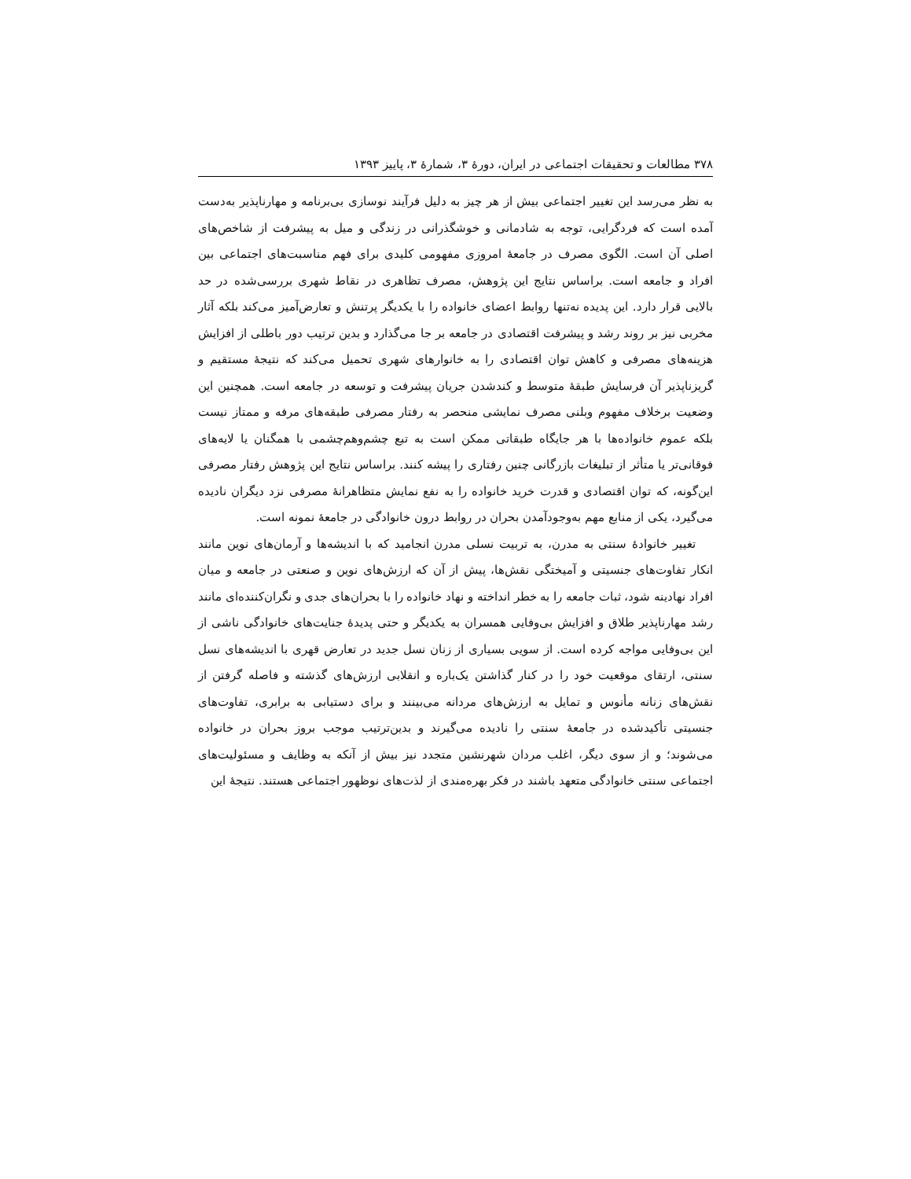۳۷۸ مطالعات و تحقیقات اجتماعی در ایران، دورهٔ ۳، شمارهٔ ۳، پاییز ۱۳۹۳
به نظر می‌رسد این تغییر اجتماعی بیش از هر چیز به دلیل فرآیند نوسازی بی‌برنامه و مهارناپذیر به‌دست آمده است که فردگرایی، توجه به شادمانی و خوشگذرانی در زندگی و میل به پیشرفت از شاخص‌های اصلی آن است. الگوی مصرف در جامعهٔ امروزی مفهومی کلیدی برای فهم مناسبت‌های اجتماعی بین افراد و جامعه است. براساس نتایج این پژوهش، مصرف تظاهری در نقاط شهری بررسی‌شده در حد بالایی قرار دارد. این پدیده نه‌تنها روابط اعضای خانواده را با یکدیگر پرتنش و تعارض‌آمیز می‌کند بلکه آثار مخربی نیز بر روند رشد و پیشرفت اقتصادی در جامعه بر جا می‌گذارد و بدین ترتیب دور باطلی از افزایش هزینه‌های مصرفی و کاهش توان اقتصادی را به خانوارهای شهری تحمیل می‌کند که نتیجهٔ مستقیم و گریزناپذیر آن فرسایش طبقهٔ متوسط و کندشدن جریان پیشرفت و توسعه در جامعه است. همچنین این وضعیت برخلاف مفهوم وبلنی مصرف نمایشی منحصر به رفتار مصرفی طبقه‌های مرفه و ممتاز نیست بلکه عموم خانواده‌ها با هر جایگاه طبقاتی ممکن است به تبع چشم‌وهم‌چشمی با همگنان یا لایه‌های فوقانی‌تر یا متأثر از تبلیغات بازرگانی چنین رفتاری را پیشه کنند. براساس نتایج این پژوهش رفتار مصرفی این‌گونه، که توان اقتصادی و قدرت خرید خانواده را به نفع نمایش متظاهرانهٔ مصرفی نزد دیگران نادیده می‌گیرد، یکی از منابع مهم به‌وجودآمدن بحران در روابط درون خانوادگی در جامعهٔ نمونه است.
تغییر خانوادهٔ سنتی به مدرن، به تربیت نسلی مدرن انجامید که با اندیشه‌ها و آرمان‌های نوین مانند انکار تفاوت‌های جنسیتی و آمیختگی نقش‌ها، پیش از آن که ارزش‌های نوین و صنعتی در جامعه و میان افراد نهادینه شود، ثبات جامعه را به خطر انداخته و نهاد خانواده را با بحران‌های جدی و نگران‌کننده‌ای مانند رشد مهارناپذیر طلاق و افزایش بی‌وفایی همسران به یکدیگر و حتی پدیدهٔ جنایت‌های خانوادگی ناشی از این بی‌وفایی مواجه کرده است. از سویی بسیاری از زنان نسل جدید در تعارض قهری با اندیشه‌های نسل سنتی، ارتقای موقعیت خود را در کنار گذاشتن یک‌باره و انقلابی ارزش‌های گذشته و فاصله گرفتن از نقش‌های زنانه مأنوس و تمایل به ارزش‌های مردانه می‌بینند و برای دستیابی به برابری، تفاوت‌های جنسیتی تأکیدشده در جامعهٔ سنتی را نادیده می‌گیرند و بدین‌ترتیب موجب بروز بحران در خانواده می‌شوند؛ و از سوی دیگر، اغلب مردان شهرنشین متجدد نیز بیش از آنکه به وظایف و مسئولیت‌های اجتماعی سنتی خانوادگی متعهد باشند در فکر بهره‌مندی از لذت‌های نوظهور اجتماعی هستند. نتیجهٔ این